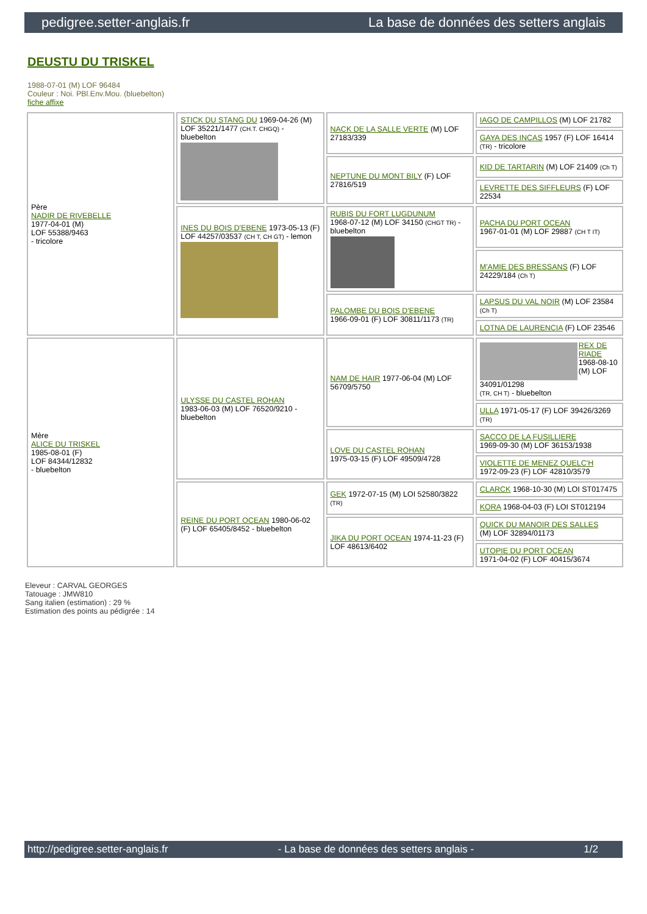pedigree.setter-anglais.fr La base de données des setters anglais
DEUSTU DU TRISKEL
1988-07-01 (M) LOF 96484
Couleur : Noi. PBl.Env.Mou. (bluebelton)
fiche affixe
| Père NADIR DE RIVEBELLE 1977-04-01 (M) LOF 55388/9463 - tricolore | STICK DU STANG DU 1969-04-26 (M) LOF 35221/1477 (CH.T. CHGQ) - bluebelton | NACK DE LA SALLE VERTE (M) LOF 27183/339 | IAGO DE CAMPILLOS (M) LOF 21782 |
| | | | GAYA DES INCAS 1957 (F) LOF 16414 (TR) - tricolore |
| | | NEPTUNE DU MONT BILY (F) LOF 27816/519 | KID DE TARTARIN (M) LOF 21409 (Ch T) |
| | | | LEVRETTE DES SIFFLEURS (F) LOF 22534 |
| | INES DU BOIS D'EBENE 1973-05-13 (F) LOF 44257/03537 (CH T, CH GT) - lemon | RUBIS DU FORT LUGDUNUM 1968-07-12 (M) LOF 34150 (CHGT TR) - bluebelton | PACHA DU PORT OCEAN 1967-01-01 (M) LOF 29887 (CH T IT) |
| | | | M'AMIE DES BRESSANS (F) LOF 24229/184 (Ch T) |
| | | PALOMBE DU BOIS D'EBENE 1966-09-01 (F) LOF 30811/1173 (TR) | LAPSUS DU VAL NOIR (M) LOF 23584 (Ch T) |
| | | | LOTNA DE LAURENCIA (F) LOF 23546 |
| Mère ALICE DU TRISKEL 1985-08-01 (F) LOF 84344/12832 - bluebelton | ULYSSE DU CASTEL ROHAN 1983-06-03 (M) LOF 76520/9210 - bluebelton | NAM DE HAIR 1977-06-04 (M) LOF 56709/5750 | REX DE RIADE 1968-08-10 (M) LOF 34091/01298 (TR, CH T) - bluebelton |
| | | | ULLA 1971-05-17 (F) LOF 39426/3269 (TR) |
| | | LOVE DU CASTEL ROHAN 1975-03-15 (F) LOF 49509/4728 | SACCO DE LA FUSILLIERE 1969-09-30 (M) LOF 36153/1938 |
| | | | VIOLETTE DE MENEZ QUELC'H 1972-09-23 (F) LOF 42810/3579 |
| | REINE DU PORT OCEAN 1980-06-02 (F) LOF 65405/8452 - bluebelton | GEK 1972-07-15 (M) LOI 52580/3822 (TR) | CLARCK 1968-10-30 (M) LOI ST017475 |
| | | | KORA 1968-04-03 (F) LOI ST012194 |
| | | JIKA DU PORT OCEAN 1974-11-23 (F) LOF 48613/6402 | QUICK DU MANOIR DES SALLES (M) LOF 32894/01173 |
| | | | UTOPIE DU PORT OCEAN 1971-04-02 (F) LOF 40415/3674 |
Eleveur : CARVAL GEORGES
Tatouage : JMW810
Sang italien (estimation) : 29 %
Estimation des points au pédigrée : 14
http://pedigree.setter-anglais.fr - La base de données des setters anglais - 1/2